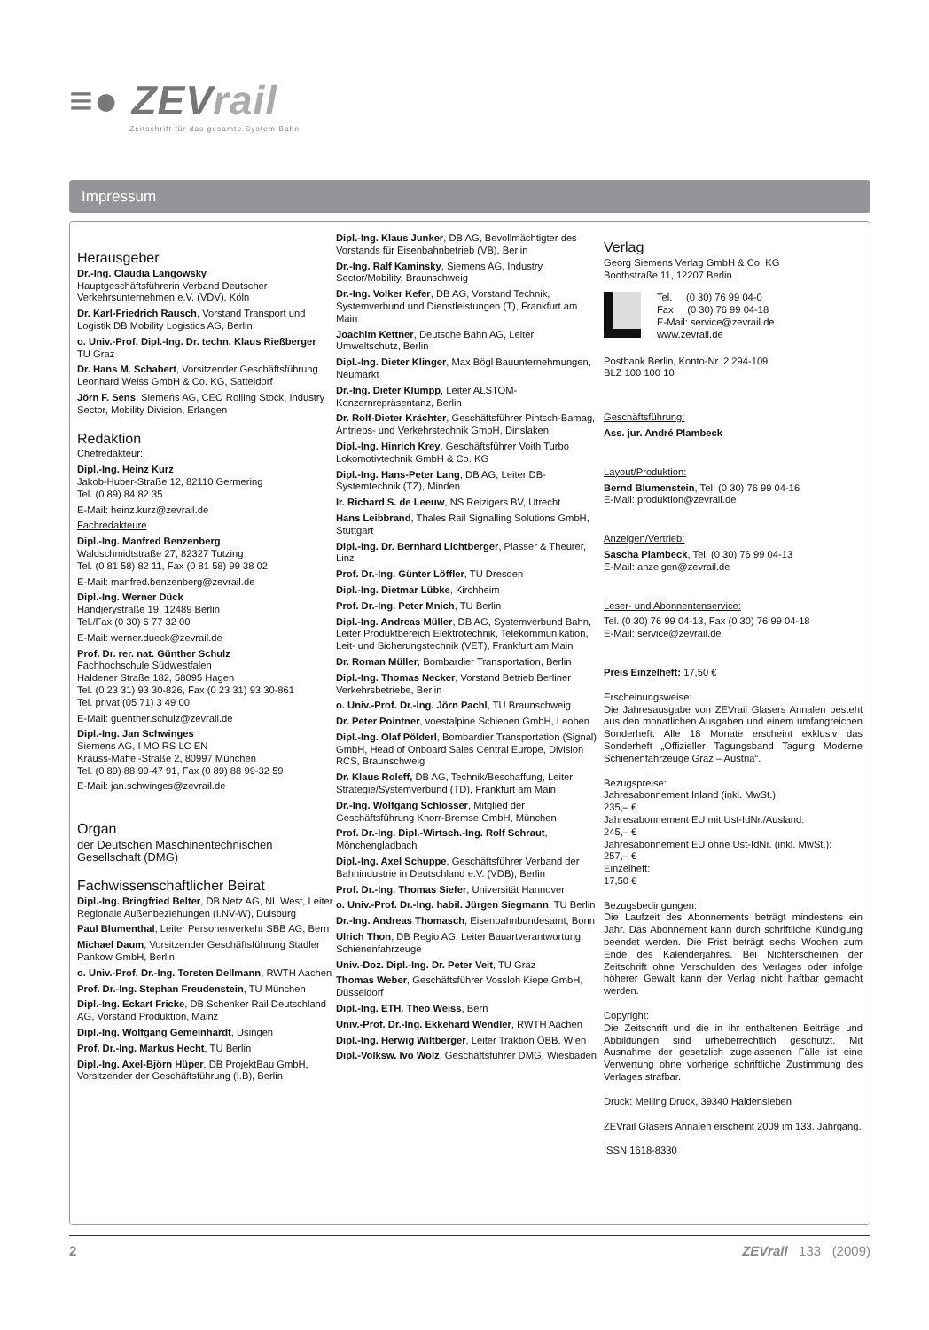≡● ZEVrail
Zeitschrift für das gesamte System Bahn
Impressum
Herausgeber
Dr.-Ing. Claudia Langowsky
Hauptgeschäftsführerin Verband Deutscher Verkehrsunternehmen e.V. (VDV), Köln
Dr. Karl-Friedrich Rausch, Vorstand Transport und Logistik DB Mobility Logistics AG, Berlin
o. Univ.-Prof. Dipl.-Ing. Dr. techn. Klaus Rießberger
TU Graz
Dr. Hans M. Schabert, Vorsitzender Geschäftsführung Leonhard Weiss GmbH & Co. KG, Satteldorf
Jörn F. Sens, Siemens AG, CEO Rolling Stock, Industry Sector, Mobility Division, Erlangen
Redaktion
Chefredakteur:
Dipl.-Ing. Heinz Kurz
Jakob-Huber-Straße 12, 82110 Germering
Tel. (0 89) 84 82 35
E-Mail: heinz.kurz@zevrail.de
Fachredakteure
Dipl.-Ing. Manfred Benzenberg
Waldschmidtstraße 27, 82327 Tutzing
Tel. (0 81 58) 82 11, Fax (0 81 58) 99 38 02
E-Mail: manfred.benzenberg@zevrail.de
Dipl.-Ing. Werner Dück
Handjerystraße 19, 12489 Berlin
Tel./Fax (0 30) 6 77 32 00
E-Mail: werner.dueck@zevrail.de
Prof. Dr. rer. nat. Günther Schulz
Fachhochschule Südwestfalen
Haldener Straße 182, 58095 Hagen
Tel. (0 23 31) 93 30-826, Fax (0 23 31) 93 30-861
Tel. privat (05 71) 3 49 00
E-Mail: guenther.schulz@zevrail.de
Dipl.-Ing. Jan Schwinges
Siemens AG, I MO RS LC EN
Krauss-Maffei-Straße 2, 80997 München
Tel. (0 89) 88 99-47 91, Fax (0 89) 88 99-32 59
E-Mail: jan.schwinges@zevrail.de
Organ
der Deutschen Maschinentechnischen Gesellschaft (DMG)
Fachwissenschaftlicher Beirat
Dipl.-Ing. Bringfried Belter, DB Netz AG, NL West, Leiter Regionale Außenbeziehungen (I.NV-W), Duisburg
Paul Blumenthal, Leiter Personenverkehr SBB AG, Bern
Michael Daum, Vorsitzender Geschäftsführung Stadler Pankow GmbH, Berlin
o. Univ.-Prof. Dr.-Ing. Torsten Dellmann, RWTH Aachen
Prof. Dr.-Ing. Stephan Freudenstein, TU München
Dipl.-Ing. Eckart Fricke, DB Schenker Rail Deutschland AG, Vorstand Produktion, Mainz
Dipl.-Ing. Wolfgang Gemeinhardt, Usingen
Prof. Dr.-Ing. Markus Hecht, TU Berlin
Dipl.-Ing. Axel-Björn Hüper, DB ProjektBau GmbH, Vorsitzender der Geschäftsführung (I.B), Berlin
Dipl.-Ing. Klaus Junker, DB AG, Bevollmächtigter des Vorstands für Eisenbahnbetrieb (VB), Berlin
Dr.-Ing. Ralf Kaminsky, Siemens AG, Industry Sector/Mobility, Braunschweig
Dr.-Ing. Volker Kefer, DB AG, Vorstand Technik, Systemverbund und Dienstleistungen (T), Frankfurt am Main
Joachim Kettner, Deutsche Bahn AG, Leiter Umweltschutz, Berlin
Dipl.-Ing. Dieter Klinger, Max Bögl Bauunternehmungen, Neumarkt
Dr.-Ing. Dieter Klumpp, Leiter ALSTOM-Konzernrepräsentanz, Berlin
Dr. Rolf-Dieter Krächter, Geschäftsführer Pintsch-Bamag, Antriebs- und Verkehrstechnik GmbH, Dinslaken
Dipl.-Ing. Hinrich Krey, Geschäftsführer Voith Turbo Lokomotivtechnik GmbH & Co. KG
Dipl.-Ing. Hans-Peter Lang, DB AG, Leiter DB-Systemtechnik (TZ), Minden
Ir. Richard S. de Leeuw, NS Reizigers BV, Utrecht
Hans Leibbrand, Thales Rail Signalling Solutions GmbH, Stuttgart
Dipl.-Ing. Dr. Bernhard Lichtberger, Plasser & Theurer, Linz
Prof. Dr.-Ing. Günter Löffler, TU Dresden
Dipl.-Ing. Dietmar Lübke, Kirchheim
Prof. Dr.-Ing. Peter Mnich, TU Berlin
Dipl.-Ing. Andreas Müller, DB AG, Systemverbund Bahn, Leiter Produktbereich Elektrotechnik, Telekommunikation, Leit- und Sicherungstechnik (VET), Frankfurt am Main
Dr. Roman Müller, Bombardier Transportation, Berlin
Dipl.-Ing. Thomas Necker, Vorstand Betrieb Berliner Verkehrsbetriebe, Berlin
o. Univ.-Prof. Dr.-Ing. Jörn Pachl, TU Braunschweig
Dr. Peter Pointner, voestalpine Schienen GmbH, Leoben
Dipl.-Ing. Olaf Pölderl, Bombardier Transportation (Signal) GmbH, Head of Onboard Sales Central Europe, Division RCS, Braunschweig
Dr. Klaus Roleff, DB AG, Technik/Beschaffung, Leiter Strategie/Systemverbund (TD), Frankfurt am Main
Dr.-Ing. Wolfgang Schlosser, Mitglied der Geschäftsführung Knorr-Bremse GmbH, München
Prof. Dr.-Ing. Dipl.-Wirtsch.-Ing. Rolf Schraut, Mönchengladbach
Dipl.-Ing. Axel Schuppe, Geschäftsführer Verband der Bahnindustrie in Deutschland e.V. (VDB), Berlin
Prof. Dr.-Ing. Thomas Siefer, Universität Hannover
o. Univ.-Prof. Dr.-Ing. habil. Jürgen Siegmann, TU Berlin
Dr.-Ing. Andreas Thomasch, Eisenbahnbundesamt, Bonn
Ulrich Thon, DB Regio AG, Leiter Bauartverantwortung Schienenfahrzeuge
Univ.-Doz. Dipl.-Ing. Dr. Peter Veit, TU Graz
Thomas Weber, Geschäftsführer Vossloh Kiepe GmbH, Düsseldorf
Dipl.-Ing. ETH. Theo Weiss, Bern
Univ.-Prof. Dr.-Ing. Ekkehard Wendler, RWTH Aachen
Dipl.-Ing. Herwig Wiltberger, Leiter Traktion ÖBB, Wien
Dipl.-Volksw. Ivo Wolz, Geschäftsführer DMG, Wiesbaden
Verlag
Georg Siemens Verlag GmbH & Co. KG
Boothstraße 11, 12207 Berlin
Tel. (0 30) 76 99 04-0
Fax (0 30) 76 99 04-18
E-Mail: service@zevrail.de
www.zevrail.de
Postbank Berlin, Konto-Nr. 2 294-109
BLZ 100 100 10
Geschäftsführung:
Ass. jur. André Plambeck
Layout/Produktion:
Bernd Blumenstein, Tel. (0 30) 76 99 04-16
E-Mail: produktion@zevrail.de
Anzeigen/Vertrieb:
Sascha Plambeck, Tel. (0 30) 76 99 04-13
E-Mail: anzeigen@zevrail.de
Leser- und Abonnentenservice:
Tel. (0 30) 76 99 04-13, Fax (0 30) 76 99 04-18
E-Mail: service@zevrail.de
Preis Einzelheft: 17,50 €
Erscheinungsweise:
Die Jahresausgabe von ZEVrail Glasers Annalen besteht aus den monatlichen Ausgaben und einem umfangreichen Sonderheft. Alle 18 Monate erscheint exklusiv das Sonderheft „Offizieller Tagungsband Tagung Moderne Schienenfahrzeuge Graz – Austria“.
Bezugspreise:
Jahresabonnement Inland (inkl. MwSt.):
235,– €
Jahresabonnement EU mit Ust-IdNr./Ausland:
245,– €
Jahresabonnement EU ohne Ust-IdNr. (inkl. MwSt.):
257,– €
Einzelheft:
17,50 €
Bezugsbedingungen:
Die Laufzeit des Abonnements beträgt mindestens ein Jahr. Das Abonnement kann durch schriftliche Kündigung beendet werden. Die Frist beträgt sechs Wochen zum Ende des Kalenderjahres. Bei Nichterscheinen der Zeitschrift ohne Verschulden des Verlages oder infolge höherer Gewalt kann der Verlag nicht haftbar gemacht werden.
Copyright:
Die Zeitschrift und die in ihr enthaltenen Beiträge und Abbildungen sind urheberrechtlich geschützt. Mit Ausnahme der gesetzlich zugelassenen Fälle ist eine Verwertung ohne vorherige schriftliche Zustimmung des Verlages strafbar.
Druck: Meiling Druck, 39340 Haldensleben
ZEVrail Glasers Annalen erscheint 2009 im 133. Jahrgang.
ISSN 1618-8330
2 ZEVrail 133 (2009)